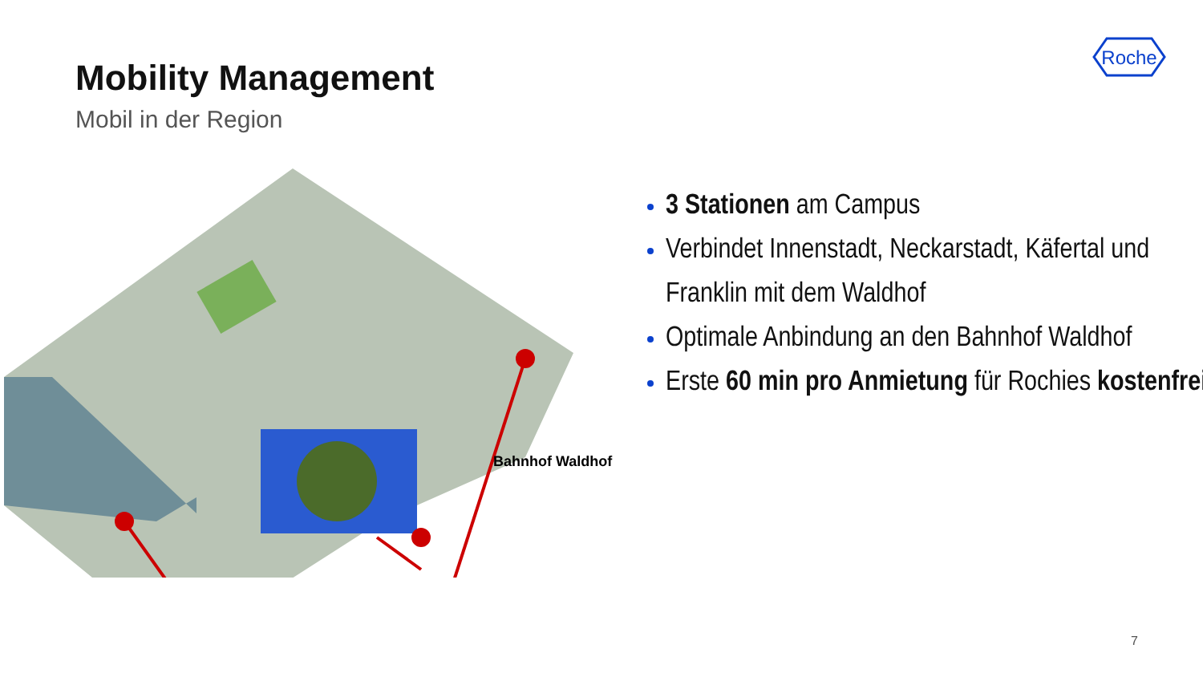Mobility Management
Mobil in der Region
Roche
Bahnhof Waldhof
3 Stationen am Campus
Verbindet Innenstadt, Neckarstadt, Käfertal und Franklin mit dem Waldhof
Optimale Anbindung an den Bahnhof Waldhof
Erste 60 min pro Anmietung für Rochies kostenfrei
7